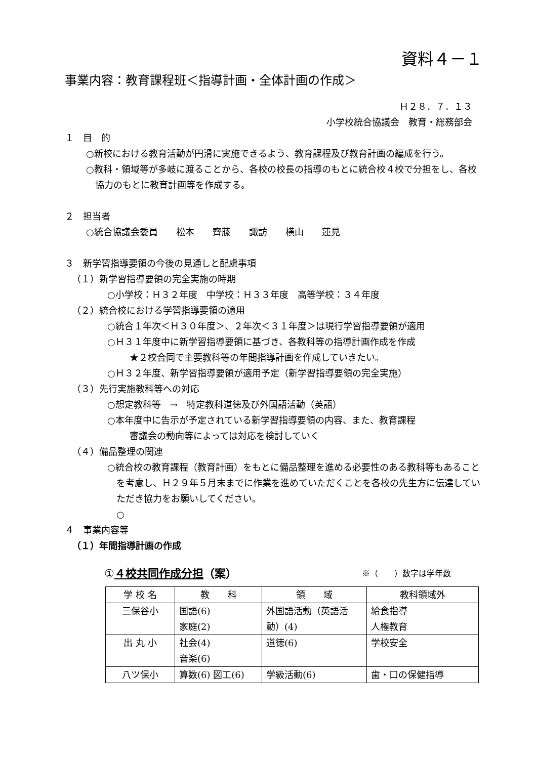資料４－１
事業内容：教育課程班＜指導計画・全体計画の作成＞
Ｈ２８．７．１３
小学校統合協議会　教育・総務部会
１　目　的
○新校における教育活動が円滑に実施できるよう、教育課程及び教育計画の編成を行う。
○教科・領域等が多岐に渡ることから、各校の校長の指導のもとに統合校４校で分担をし、各校協力のもとに教育計画等を作成する。
２　担当者
○統合協議会委員　　松本　　齊藤　　諏訪　　横山　　蓮見
３　新学習指導要領の今後の見通しと配慮事項
（１）新学習指導要領の完全実施の時期
○小学校：Ｈ３２年度　中学校：Ｈ３３年度　高等学校：３４年度
（２）統合校における学習指導要領の適用
○統合１年次＜Ｈ３０年度＞、２年次＜３１年度＞は現行学習指導要領が適用
○Ｈ３１年度中に新学習指導要領に基づき、各教科等の指導計画作成を作成
★２校合同で主要教科等の年間指導計画を作成していきたい。
○Ｈ３２年度、新学習指導要領が適用予定（新学習指導要領の完全実施）
（３）先行実施教科等への対応
○想定教科等　→　特定教科道徳及び外国語活動（英語）
○本年度中に告示が予定されている新学習指導要領の内容、また、教育課程
審議会の動向等によっては対応を検討していく
（４）備品整理の関連
○統合校の教育課程（教育計画）をもとに備品整理を進める必要性のある教科等もあることを考慮し、Ｈ２９年５月末までに作業を進めていただくことを各校の先生方に伝達していただき協力をお願いしてください。
○
４　事業内容等
（１）年間指導計画の作成
①４校共同作成分担（案） ※（　　）数字は学年数
| 学 校 名 | 教 科 | 領 域 | 教科領域外 |
| --- | --- | --- | --- |
| 三保谷小 | 国語(6) 家庭(2) | 外国語活動（英語活動）(4) | 給食指導 人権教育 |
| 出 丸 小 | 社会(4) 音楽(6) | 道徳(6) | 学校安全 |
| 八ツ保小 | 算数(6) 図工(6) | 学級活動(6) | 歯・口の保健指導 |